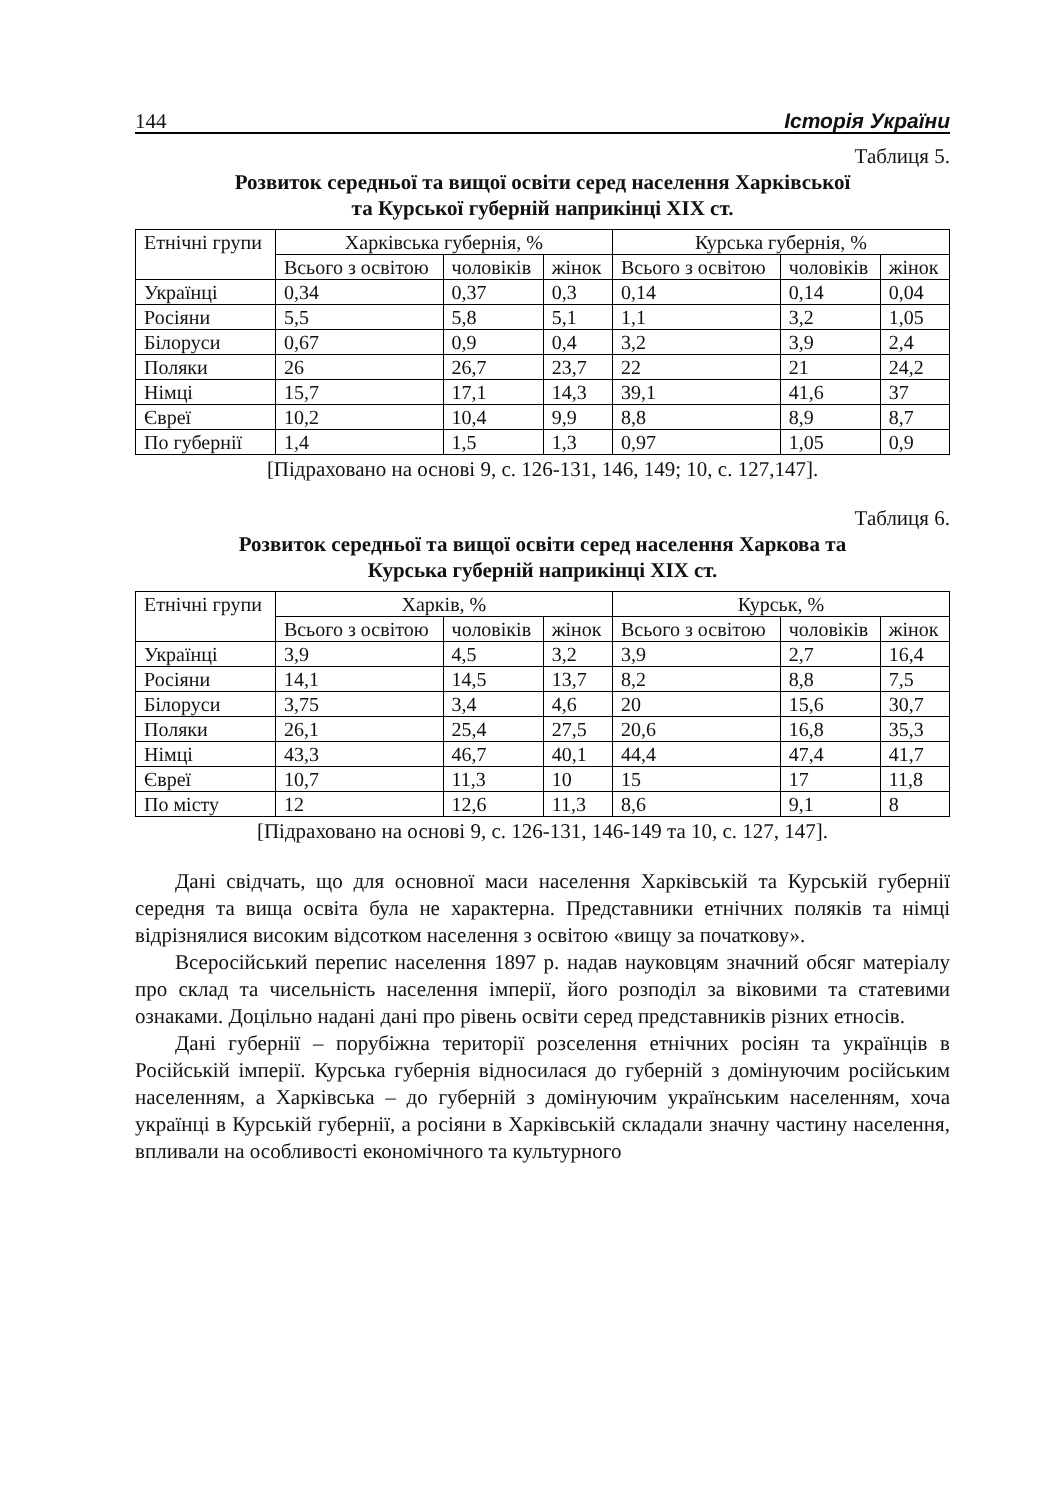144 Історія України
Таблиця 5.
Розвиток середньої та вищої освіти серед населення Харківської
та Курської губерній наприкінці XIX ст.
| Етнічні групи | Харківська губернія, % | | | Курська губернія, % | | |
| --- | --- | --- | --- | --- | --- | --- |
| | Всього з освітою | чоловіків | жінок | Всього з освітою | чоловіків | жінок |
| Українці | 0,34 | 0,37 | 0,3 | 0,14 | 0,14 | 0,04 |
| Росіяни | 5,5 | 5,8 | 5,1 | 1,1 | 3,2 | 1,05 |
| Білоруси | 0,67 | 0,9 | 0,4 | 3,2 | 3,9 | 2,4 |
| Поляки | 26 | 26,7 | 23,7 | 22 | 21 | 24,2 |
| Німці | 15,7 | 17,1 | 14,3 | 39,1 | 41,6 | 37 |
| Євреї | 10,2 | 10,4 | 9,9 | 8,8 | 8,9 | 8,7 |
| По губернії | 1,4 | 1,5 | 1,3 | 0,97 | 1,05 | 0,9 |
[Підраховано на основі 9, с. 126-131, 146, 149; 10, с. 127,147].
Таблиця 6.
Розвиток середньої та вищої освіти серед населення Харкова та
Курська губерній наприкінці XIX ст.
| Етнічні групи | Харків, % | | | Курськ, % | | |
| --- | --- | --- | --- | --- | --- | --- |
| | Всього з освітою | чоловіків | жінок | Всього з освітою | чоловіків | жінок |
| Українці | 3,9 | 4,5 | 3,2 | 3,9 | 2,7 | 16,4 |
| Росіяни | 14,1 | 14,5 | 13,7 | 8,2 | 8,8 | 7,5 |
| Білоруси | 3,75 | 3,4 | 4,6 | 20 | 15,6 | 30,7 |
| Поляки | 26,1 | 25,4 | 27,5 | 20,6 | 16,8 | 35,3 |
| Німці | 43,3 | 46,7 | 40,1 | 44,4 | 47,4 | 41,7 |
| Євреї | 10,7 | 11,3 | 10 | 15 | 17 | 11,8 |
| По місту | 12 | 12,6 | 11,3 | 8,6 | 9,1 | 8 |
[Підраховано на основі 9, с. 126-131, 146-149 та 10, с. 127, 147].
Дані свідчать, що для основної маси населення Харківській та Курській губернії середня та вища освіта була не характерна. Представники етнічних поляків та німці відрізнялися високим відсотком населення з освітою «вищу за початкову».
Всеросійський перепис населення 1897 р. надав науковцям значний обсяг матеріалу про склад та чисельність населення імперії, його розподіл за віковими та статевими ознаками. Доцільно надані дані про рівень освіти серед представників різних етносів.
Дані губернії – порубіжна території розселення етнічних росіян та українців в Російській імперії. Курська губернія відносилася до губерній з домінуючим російським населенням, а Харківська – до губерній з домінуючим українським населенням, хоча українці в Курській губернії, а росіяни в Харківській складали значну частину населення, впливали на особливості економічного та культурного